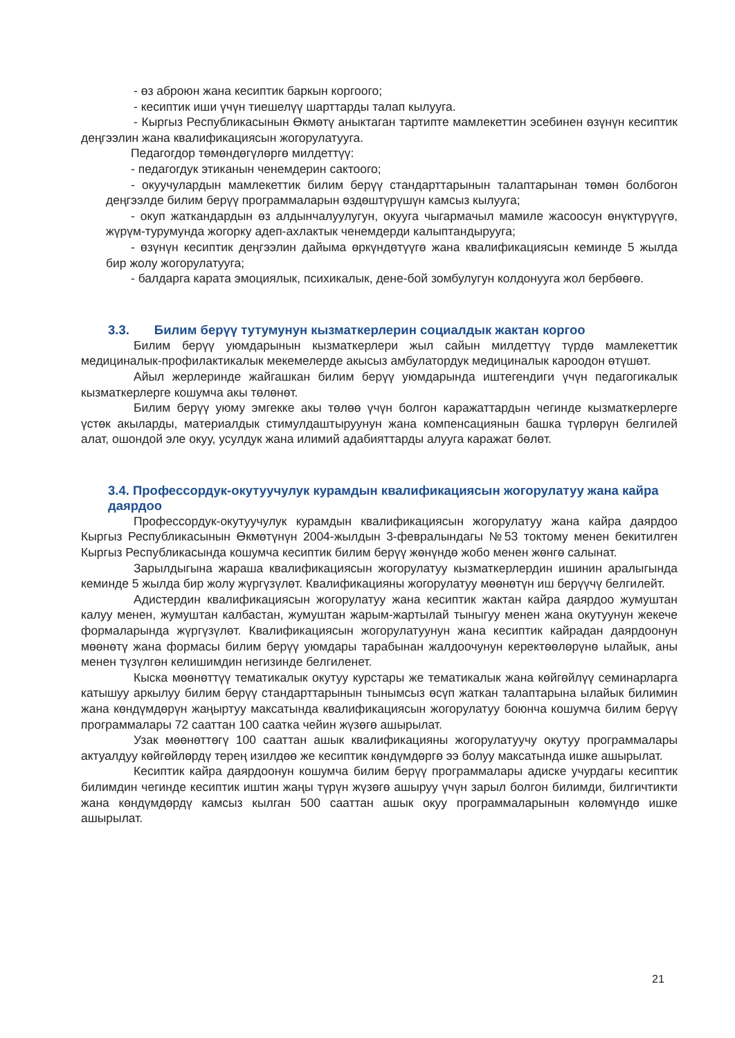- өз аброюн жана кесиптик баркын коргоого;
- кесиптик иши үчүн тиешелүү шарттарды талап кылууга.
- Кыргыз Республикасынын Өкмөтү аныктаган тартипте мамлекеттин эсебинен өзүнүн кесиптик деңгээлин жана квалификациясын жогорулатууга.
Педагогдор төмөндөгүлөргө милдеттүү:
- педагогдук этиканын ченемдерин сактоого;
- окуучулардын мамлекеттик билим берүү стандарттарынын талаптарынан төмөн болбогон деңгээлде билим берүү программаларын өздөштүрүшүн камсыз кылууга;
- окуп жаткандардын өз алдынчалуулугун, окууга чыгармачыл мамиле жасоосун өнүктүрүүгө, жүрүм-турумунда жогорку адеп-ахлактык ченемдерди калыптандырууга;
- өзүнүн кесиптик деңгээлин дайыма өркүндөтүүгө жана квалификациясын кеминде 5 жылда бир жолу жогорулатууга;
- балдарга карата эмоциялык, психикалык, дене-бой зомбулугун колдонууга жол бербөөгө.
3.3. Билим берүү тутумунун кызматкерлерин социалдык жактан коргоо
Билим берүү уюмдарынын кызматкерлери жыл сайын милдеттүү түрдө мамлекеттик медициналык-профилактикалык мекемелерде акысыз амбулатордук медициналык кароодон өтүшөт.
Айыл жерлеринде жайгашкан билим берүү уюмдарында иштегендиги үчүн педагогикалык кызматкерлерге кошумча акы төлөнөт.
Билим берүү уюму эмгекке акы төлөө үчүн болгон каражаттардын чегинде кызматкерлерге үстөк акыларды, материалдык стимулдаштыруунун жана компенсациянын башка түрлөрүн белгилей алат, ошондой эле окуу, усулдук жана илимий адабияттарды алууга каражат бөлөт.
3.4. Профессордук-окутуучулук курамдын квалификациясын жогорулатуу жана кайра даярдоо
Профессордук-окутуучулук курамдын квалификациясын жогорулатуу жана кайра даярдоо Кыргыз Республикасынын Өкмөтүнүн 2004-жылдын 3-февралындагы №53 токтому менен бекитилген Кыргыз Республикасында кошумча кесиптик билим берүү жөнүндө жобо менен жөнгө салынат.
Зарылдыгына жараша квалификациясын жогорулатуу кызматкерлердин ишинин аралыгында кеминде 5 жылда бир жолу жүргүзүлөт. Квалификацияны жогорулатуу мөөнөтүн иш берүүчү белгилейт.
Адистердин квалификациясын жогорулатуу жана кесиптик жактан кайра даярдоо жумуштан калуу менен, жумуштан калбастан, жумуштан жарым-жартылай тыныгуу менен жана окутуунун жекече формаларында жүргүзүлөт. Квалификациясын жогорулатуунун жана кесиптик кайрадан даярдоонун мөөнөтү жана формасы билим берүү уюмдары тарабынан жалдоочунун керектөөлөрүнө ылайык, аны менен түзүлгөн келишимдин негизинде белгиленет.
Кыска мөөнөттүү тематикалык окутуу курстары же тематикалык жана көйгөйлүү семинарларга катышуу аркылуу билим берүү стандарттарынын тынымсыз өсүп жаткан талаптарына ылайык билимин жана көндүмдөрүн жаңыртуу максатында квалификациясын жогорулатуу боюнча кошумча билим берүү программалары 72 сааттан 100 саатка чейин жүзөгө ашырылат.
Узак мөөнөттөгү 100 сааттан ашык квалификацияны жогорулатуучу окутуу программалары актуалдуу көйгөйлөрдү терең изилдөө же кесиптик көндүмдөргө ээ болуу максатында ишке ашырылат.
Кесиптик кайра даярдоонун кошумча билим берүү программалары адиске учурдагы кесиптик билимдин чегинде кесиптик иштин жаңы түрүн жүзөгө ашыруу үчүн зарыл болгон билимди, билгичтикти жана көндүмдөрдү камсыз кылган 500 сааттан ашык окуу программаларынын көлөмүндө ишке ашырылат.
21